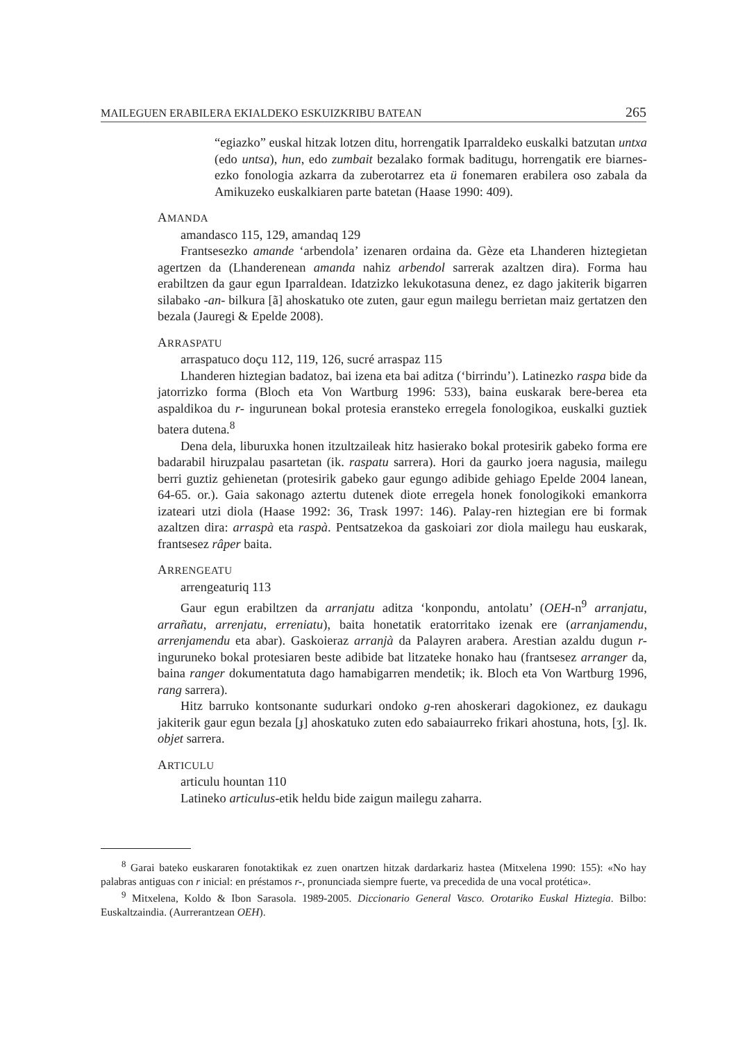MAILEGUEN ERABILERA EKIALDEKO ESKUIZKRIBU BATEAN 265
“egiazko” euskal hitzak lotzen ditu, horrengatik Iparraldeko euskalki batzutan untxa (edo untsa), hun, edo zumbait bezalako formak baditugu, horrengatik ere biarnes-ezko fonologia azkarra da zuberotarrez eta ü fonemaren erabilera oso zabala da Amikuzeko euskalkiaren parte batetan (Haase 1990: 409).
AMANDA
amandasco 115, 129, amandaq 129
Frantsesezko amande ‘arbendola’ izenaren ordaina da. Gèze eta Lhanderen hiztegietan agertzen da (Lhanderenean amanda nahiz arbendol sarrerak azaltzen dira). Forma hau erabiltzen da gaur egun Iparraldean. Idatzizko lekukotasuna denez, ez dago jakiterik bigarren silabako -an- bilkura [ã] ahoskatuko ote zuten, gaur egun mailegu berrietan maiz gertatzen den bezala (Jauregi & Epelde 2008).
ARRASPATU
arraspatuco doçu 112, 119, 126, sucré arraspaz 115
Lhanderen hiztegian badatoz, bai izena eta bai aditza (‘birrindu’). Latinezko raspa bide da jatorrizko forma (Bloch eta Von Wartburg 1996: 533), baina euskarak bere-berea eta aspaldikoa du r- ingurunean bokal protesia eransteko erregela fonologikoa, euskalki guztiek batera dutena.<sup>8</sup>
Dena dela, liburuxka honen itzultzaileak hitz hasierako bokal protesirik gabeko forma ere badarabil hiruzpalau pasartetan (ik. raspatu sarrera). Hori da gaurko joera nagusia, mailegu berri guztiz gehienetan (protesirik gabeko gaur egungo adibide gehiago Epelde 2004 lanean, 64-65. or.). Gaia sakonago aztertu dutenek diote erregela honek fonologikoki emankorra izateari utzi diola (Haase 1992: 36, Trask 1997: 146). Palay-ren hiztegian ere bi formak azaltzen dira: arraspà eta raspà. Pentsatzekoa da gaskoiari zor diola mailegu hau euskarak, frantsesez râper baita.
ARRENGEATU
arrengeaturiq 113
Gaur egun erabiltzen da arranjatu aditza ‘konpondu, antolatu’ (OEH-n<sup>9</sup> arranjatu, arrañatu, arrenjatu, erreniatu), baita honetatik eratorritako izenak ere (arranjamendu, arrenjamendu eta abar). Gaskoieraz arranjà da Palayren arabera. Arestian azaldu dugun r- inguruneko bokal protesiaren beste adibide bat litzateke honako hau (frantsesez arranger da, baina ranger dokumentatuta dago hamabigarren mendetik; ik. Bloch eta Von Wartburg 1996, rang sarrera).
Hitz barruko kontsonante sudurkari ondoko g-ren ahoskerari dagokionez, ez daukagu jakiterik gaur egun bezala [ɟ] ahoskatuko zuten edo sabaiaurreko frikari ahostuna, hots, [ʒ]. Ik. objet sarrera.
ARTICULU
articulu hountan 110
Latineko articulus-etik heldu bide zaigun mailegu zaharra.
<sup>8</sup> Garai bateko euskararen fonotaktikak ez zuen onartzen hitzak dardarkariz hastea (Mitxelena 1990: 155): «No hay palabras antiguas con r inicial: en préstamos r-, pronunciada siempre fuerte, va precedida de una vocal protética».
<sup>9</sup> Mitxelena, Koldo & Ibon Sarasola. 1989-2005. Diccionario General Vasco. Orotariko Euskal Hiztegia. Bilbo: Euskaltzaindia. (Aurrerantzean OEH).